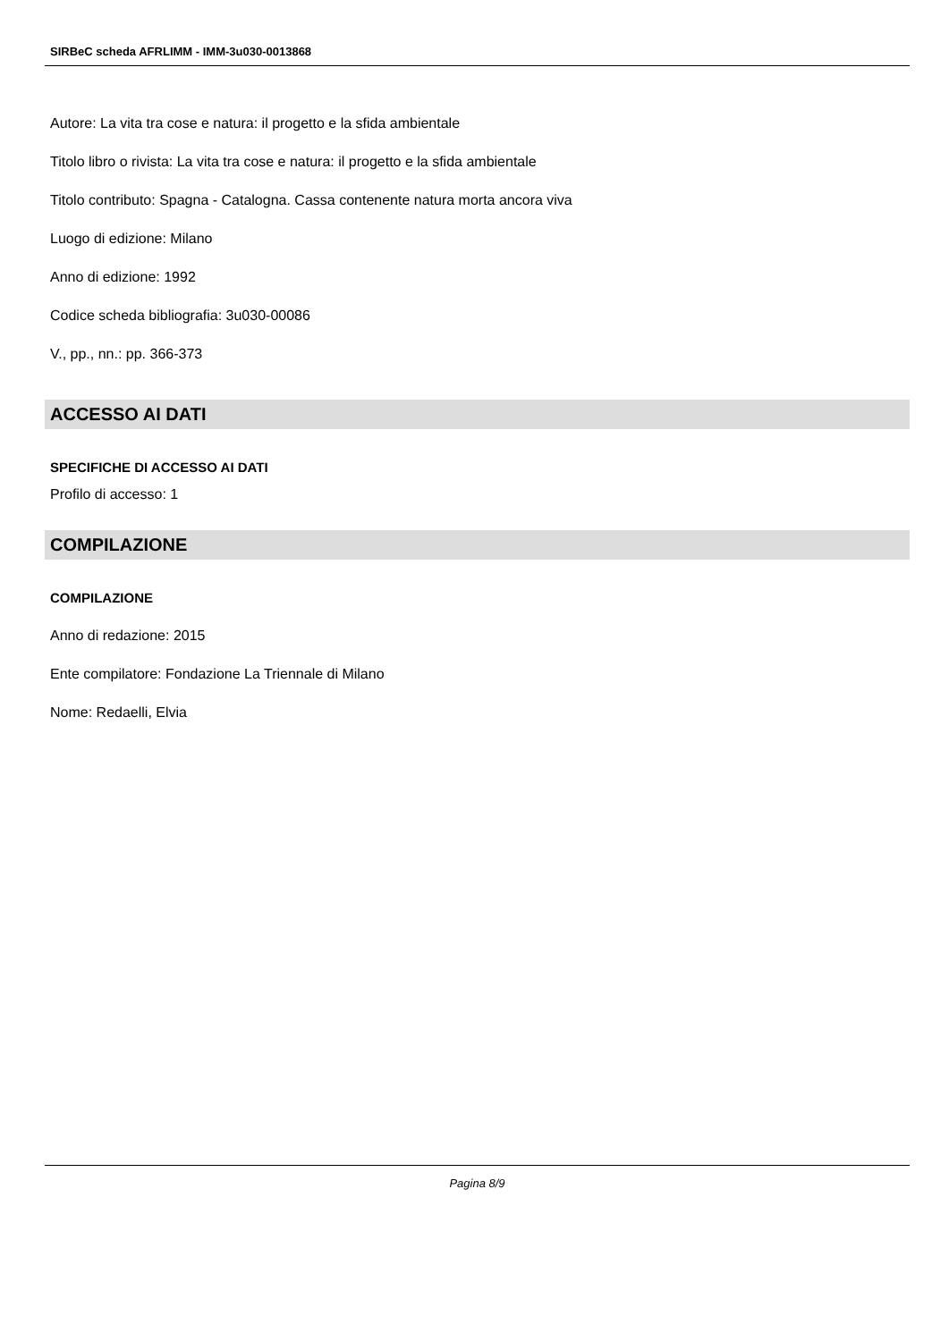SIRBeC scheda AFRLIMM - IMM-3u030-0013868
Autore: La vita tra cose e natura: il progetto e la sfida ambientale
Titolo libro o rivista: La vita tra cose e natura: il progetto e la sfida ambientale
Titolo contributo: Spagna - Catalogna. Cassa contenente natura morta ancora viva
Luogo di edizione: Milano
Anno di edizione: 1992
Codice scheda bibliografia: 3u030-00086
V., pp., nn.: pp. 366-373
ACCESSO AI DATI
SPECIFICHE DI ACCESSO AI DATI
Profilo di accesso: 1
COMPILAZIONE
COMPILAZIONE
Anno di redazione: 2015
Ente compilatore: Fondazione La Triennale di Milano
Nome: Redaelli, Elvia
Pagina 8/9